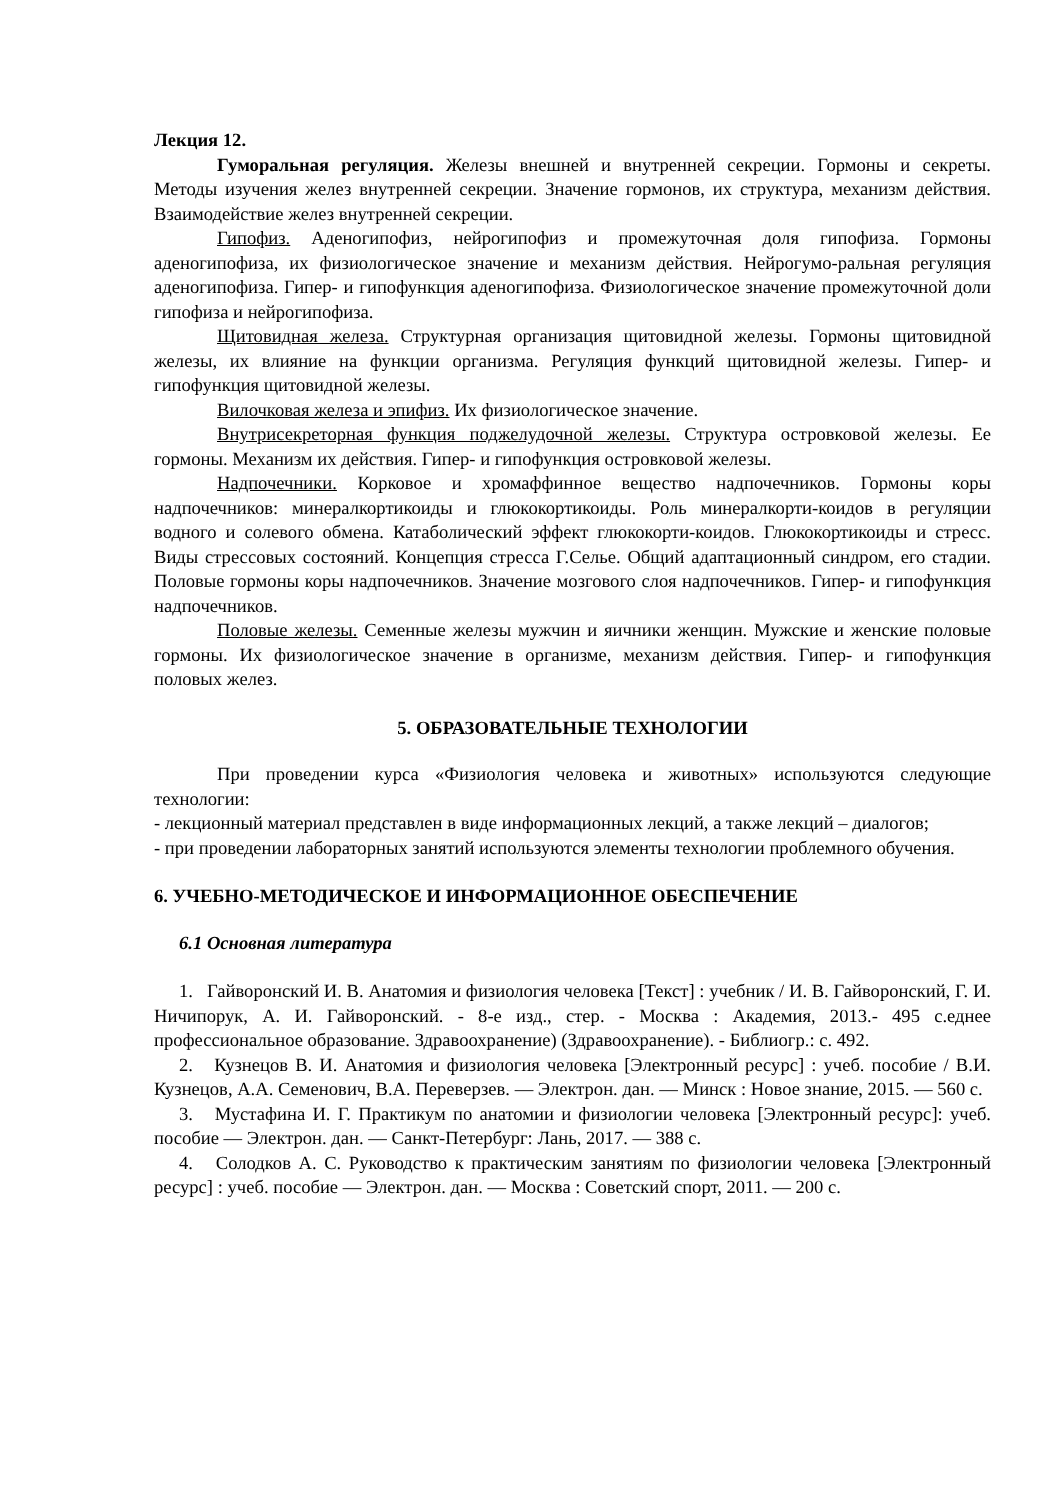Лекция 12.
Гуморальная регуляция. Железы внешней и внутренней секреции. Гормоны и секреты. Методы изучения желез внутренней секреции. Значение гормонов, их структура, механизм действия. Взаимодействие желез внутренней секреции.
Гипофиз. Аденогипофиз, нейрогипофиз и промежуточная доля гипофиза. Гормоны аденогипофиза, их физиологическое значение и механизм действия. Нейрогумо-ральная регуляция аденогипофиза. Гипер- и гипофункция аденогипофиза. Физиологическое значение промежуточной доли гипофиза и нейрогипофиза.
Щитовидная железа. Структурная организация щитовидной железы. Гормоны щитовидной железы, их влияние на функции организма. Регуляция функций щитовидной железы. Гипер- и гипофункция щитовидной железы.
Вилочковая железа и эпифиз. Их физиологическое значение.
Внутрисекреторная функция поджелудочной железы. Структура островковой железы. Ее гормоны. Механизм их действия. Гипер- и гипофункция островковой железы.
Надпочечники. Корковое и хромаффинное вещество надпочечников. Гормоны коры надпочечников: минералкортикоиды и глюкокортикоиды. Роль минералкорти-коидов в регуляции водного и солевого обмена. Катаболический эффект глюкокорти-коидов. Глюкокортикоиды и стресс. Виды стрессовых состояний. Концепция стресса Г.Селье. Общий адаптационный синдром, его стадии. Половые гормоны коры надпочечников. Значение мозгового слоя надпочечников. Гипер- и гипофункция надпочечников.
Половые железы. Семенные железы мужчин и яичники женщин. Мужские и женские половые гормоны. Их физиологическое значение в организме, механизм действия. Гипер- и гипофункция половых желез.
5. ОБРАЗОВАТЕЛЬНЫЕ ТЕХНОЛОГИИ
При проведении курса «Физиология человека и животных» используются следующие технологии:
- лекционный материал представлен в виде информационных лекций, а также лекций – диалогов;
- при проведении лабораторных занятий используются элементы технологии проблемного обучения.
6. УЧЕБНО-МЕТОДИЧЕСКОЕ И ИНФОРМАЦИОННОЕ ОБЕСПЕЧЕНИЕ
6.1 Основная литература
1. Гайворонский И. В. Анатомия и физиология человека [Текст] : учебник / И. В. Гайворонский, Г. И. Ничипорук, А. И. Гайворонский. - 8-е изд., стер. - Москва : Академия, 2013.- 495 с.еднее профессиональное образование. Здравоохранение) (Здравоохранение). - Библиогр.: с. 492.
2. Кузнецов В. И. Анатомия и физиология человека [Электронный ресурс] : учеб. пособие / В.И. Кузнецов, А.А. Семенович, В.А. Переверзев. — Электрон. дан. — Минск : Новое знание, 2015. — 560 с.
3. Мустафина И. Г. Практикум по анатомии и физиологии человека [Электронный ресурс]: учеб. пособие — Электрон. дан. — Санкт-Петербург: Лань, 2017. — 388 с.
4. Солодков А. С. Руководство к практическим занятиям по физиологии человека [Электронный ресурс] : учеб. пособие — Электрон. дан. — Москва : Советский спорт, 2011. — 200 с.